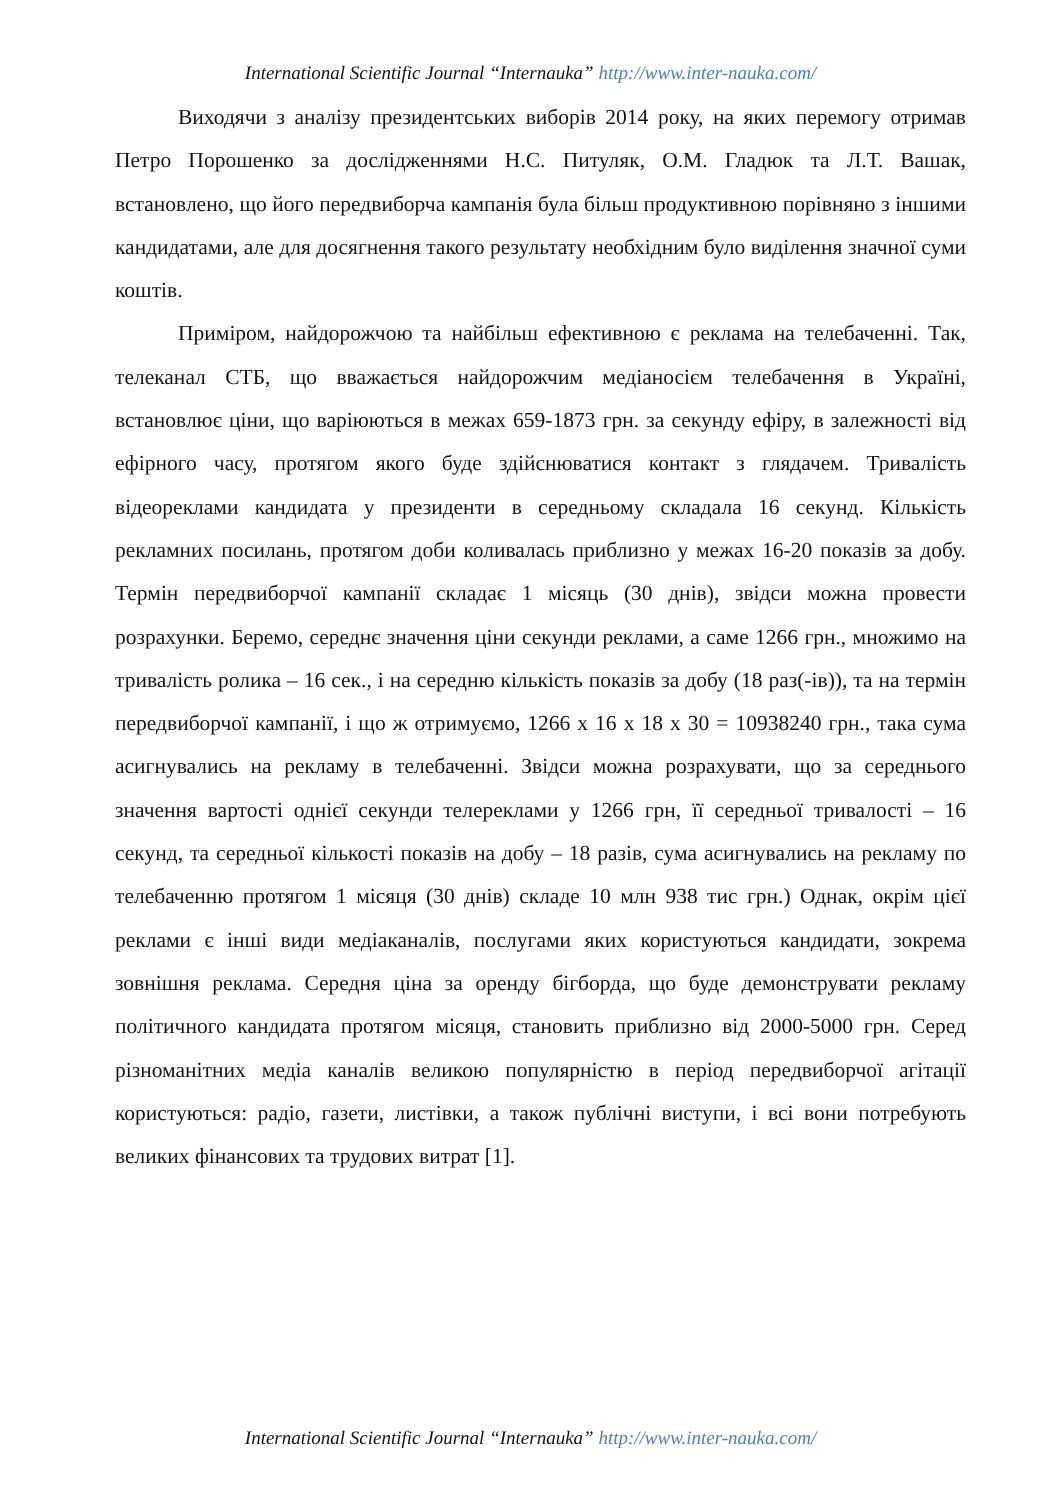International Scientific Journal “Internauka” http://www.inter-nauka.com/
Виходячи з аналізу президентських виборів 2014 року, на яких перемогу отримав Петро Порошенко за дослідженнями Н.С. Питуляк, О.М. Гладюк та Л.Т. Вашак, встановлено, що його передвиборча кампанія була більш продуктивною порівняно з іншими кандидатами, але для досягнення такого результату необхідним було виділення значної суми коштів.
Приміром, найдорожчою та найбільш ефективною є реклама на телебаченні. Так, телеканал СТБ, що вважається найдорожчим медіаносієм телебачення в Україні, встановлює ціни, що варіюються в межах 659-1873 грн. за секунду ефіру, в залежності від ефірного часу, протягом якого буде здійснюватися контакт з глядачем. Тривалість відеореклами кандидата у президенти в середньому складала 16 секунд. Кількість рекламних посилань, протягом доби коливалась приблизно у межах 16-20 показів за добу. Термін передвиборчої кампанії складає 1 місяць (30 днів), звідси можна провести розрахунки. Беремо, середнє значення ціни секунди реклами, а саме 1266 грн., множимо на тривалість ролика – 16 сек., і на середню кількість показів за добу (18 раз(-ів)), та на термін передвиборчої кампанії, і що ж отримуємо, 1266 х 16 х 18 х 30 = 10938240 грн., така сума асигнувались на рекламу в телебаченні. Звідси можна розрахувати, що за середнього значення вартості однієї секунди телереклами у 1266 грн, її середньої тривалості – 16 секунд, та середньої кількості показів на добу – 18 разів, сума асигнувались на рекламу по телебаченню протягом 1 місяця (30 днів) складе 10 млн 938 тис грн.) Однак, окрім цієї реклами є інші види медіаканалів, послугами яких користуються кандидати, зокрема зовнішня реклама. Середня ціна за оренду бігборда, що буде демонструвати рекламу політичного кандидата протягом місяця, становить приблизно від 2000-5000 грн. Серед різноманітних медіа каналів великою популярністю в період передвиборчої агітації користуються: радіо, газети, листівки, а також публічні виступи, і всі вони потребують великих фінансових та трудових витрат [1].
International Scientific Journal “Internauka” http://www.inter-nauka.com/